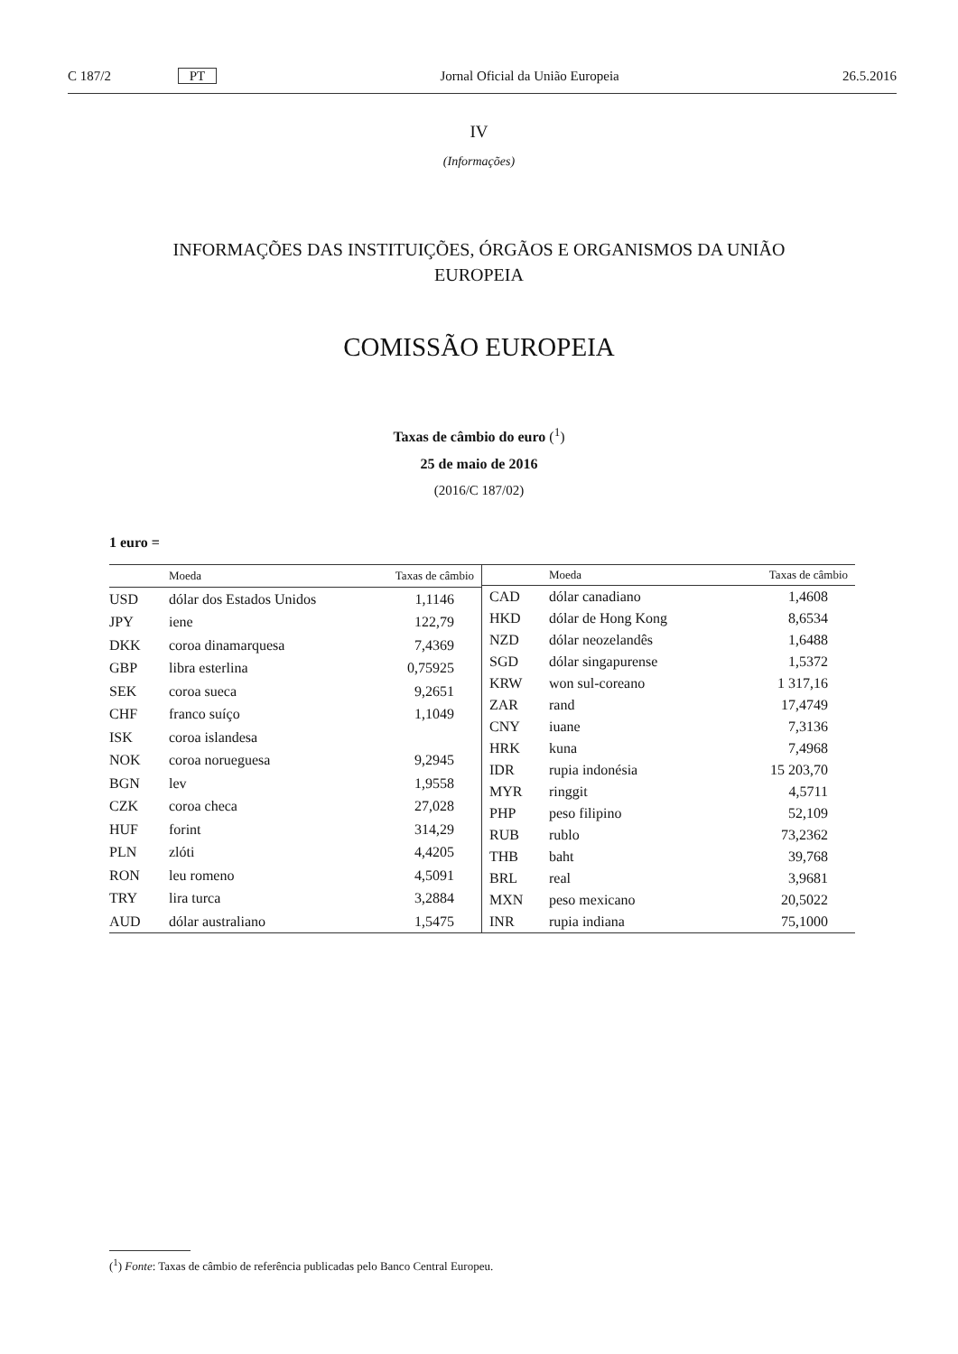C 187/2 PT Jornal Oficial da União Europeia 26.5.2016
IV
(Informações)
INFORMAÇÕES DAS INSTITUIÇÕES, ÓRGÃOS E ORGANISMOS DA UNIÃO
EUROPEIA
COMISSÃO EUROPEIA
Taxas de câmbio do euro (<sup>1</sup>)
25 de maio de 2016
(2016/C 187/02)
1 euro =
| | Moeda | Taxas de câmbio |
| --- | --- | --- |
| USD | dólar dos Estados Unidos | 1,1146 |
| JPY | iene | 122,79 |
| DKK | coroa dinamarquesa | 7,4369 |
| GBP | libra esterlina | 0,75925 |
| SEK | coroa sueca | 9,2651 |
| CHF | franco suíço | 1,1049 |
| ISK | coroa islandesa | |
| NOK | coroa norueguesa | 9,2945 |
| BGN | lev | 1,9558 |
| CZK | coroa checa | 27,028 |
| HUF | forint | 314,29 |
| PLN | zlóti | 4,4205 |
| RON | leu romeno | 4,5091 |
| TRY | lira turca | 3,2884 |
| AUD | dólar australiano | 1,5475 |
| | Moeda | Taxas de câmbio |
| --- | --- | --- |
| CAD | dólar canadiano | 1,4608 |
| HKD | dólar de Hong Kong | 8,6534 |
| NZD | dólar neozelandês | 1,6488 |
| SGD | dólar singapurense | 1,5372 |
| KRW | won sul-coreano | 1 317,16 |
| ZAR | rand | 17,4749 |
| CNY | iuane | 7,3136 |
| HRK | kuna | 7,4968 |
| IDR | rupia indonésia | 15 203,70 |
| MYR | ringgit | 4,5711 |
| PHP | peso filipino | 52,109 |
| RUB | rublo | 73,2362 |
| THB | baht | 39,768 |
| BRL | real | 3,9681 |
| MXN | peso mexicano | 20,5022 |
| INR | rupia indiana | 75,1000 |
(<sup>1</sup>) Fonte: Taxas de câmbio de referência publicadas pelo Banco Central Europeu.